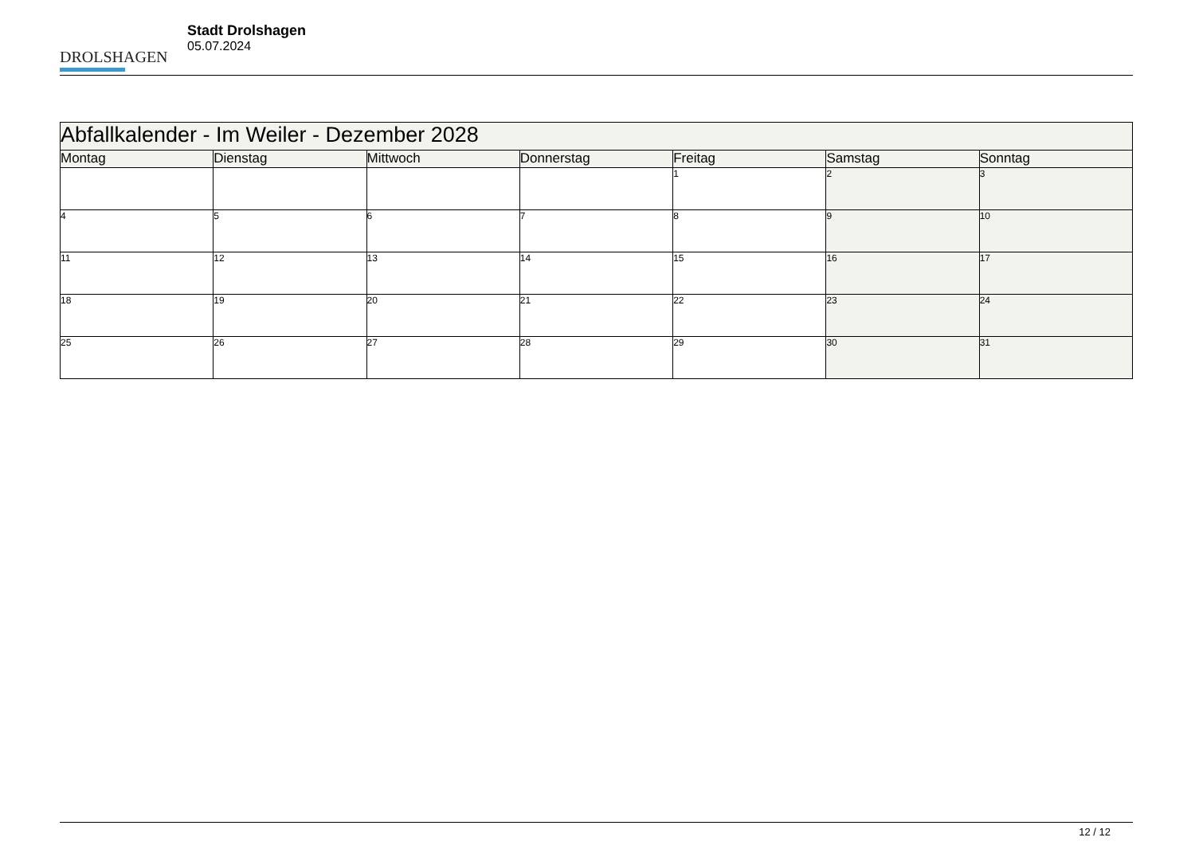DROLSHAGEN
Stadt Drolshagen
05.07.2024
| Abfallkalender - Im Weiler - Dezember 2028 | | | | | | |
| --- | --- | --- | --- | --- | --- | --- |
| Montag | Dienstag | Mittwoch | Donnerstag | Freitag | Samstag | Sonntag |
| | | | | 1 | 2 | 3 |
| 4 | 5 | 6 | 7 | 8 | 9 | 10 |
| 11 | 12 | 13 | 14 | 15 | 16 | 17 |
| 18 | 19 | 20 | 21 | 22 | 23 | 24 |
| 25 | 26 | 27 | 28 | 29 | 30 | 31 |
12 / 12